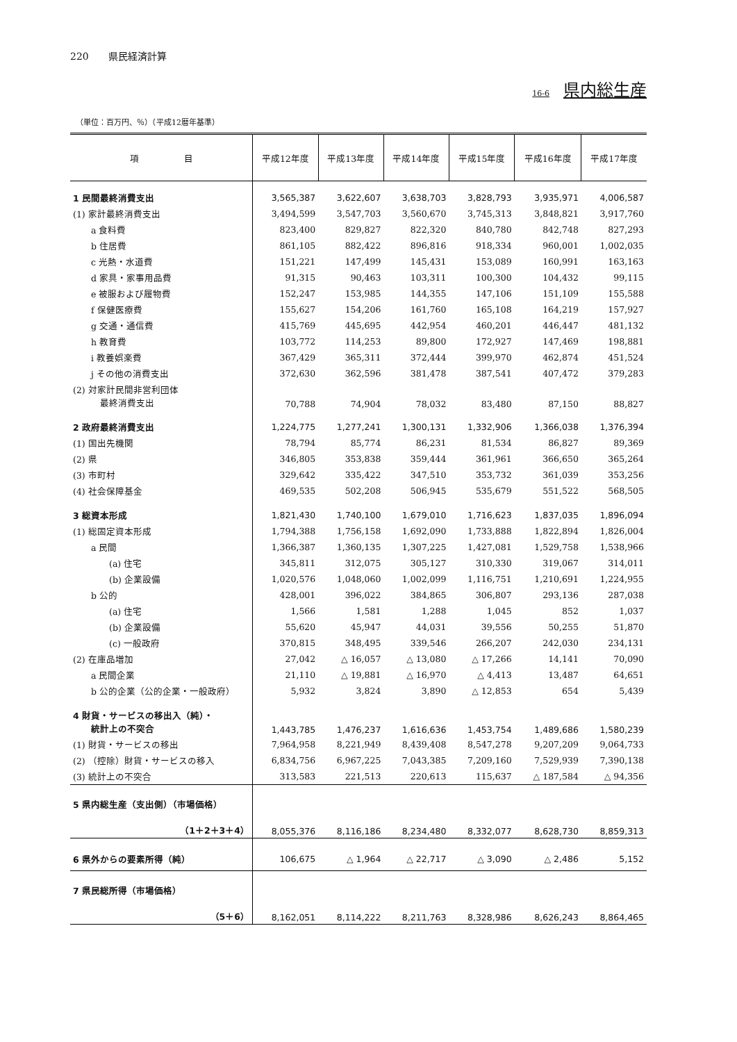220　　県民経済計算
16-6 県内総生産
（単位：百万円、％）（平成12暦年基準）
| 項 目 | 平成12年度 | 平成13年度 | 平成14年度 | 平成15年度 | 平成16年度 | 平成17年度 |
| --- | --- | --- | --- | --- | --- | --- |
| 1 民間最終消費支出 | 3,565,387 | 3,622,607 | 3,638,703 | 3,828,793 | 3,935,971 | 4,006,587 |
| (1) 家計最終消費支出 | 3,494,599 | 3,547,703 | 3,560,670 | 3,745,313 | 3,848,821 | 3,917,760 |
| a 食料費 | 823,400 | 829,827 | 822,320 | 840,780 | 842,748 | 827,293 |
| b 住居費 | 861,105 | 882,422 | 896,816 | 918,334 | 960,001 | 1,002,035 |
| c 光熱・水道費 | 151,221 | 147,499 | 145,431 | 153,089 | 160,991 | 163,163 |
| d 家具・家事用品費 | 91,315 | 90,463 | 103,311 | 100,300 | 104,432 | 99,115 |
| e 被服および履物費 | 152,247 | 153,985 | 144,355 | 147,106 | 151,109 | 155,588 |
| f 保健医療費 | 155,627 | 154,206 | 161,760 | 165,108 | 164,219 | 157,927 |
| g 交通・通信費 | 415,769 | 445,695 | 442,954 | 460,201 | 446,447 | 481,132 |
| h 教育費 | 103,772 | 114,253 | 89,800 | 172,927 | 147,469 | 198,881 |
| i 教養娯楽費 | 367,429 | 365,311 | 372,444 | 399,970 | 462,874 | 451,524 |
| j その他の消費支出 | 372,630 | 362,596 | 381,478 | 387,541 | 407,472 | 379,283 |
| (2) 対家計民間非営利団体 最終消費支出 | 70,788 | 74,904 | 78,032 | 83,480 | 87,150 | 88,827 |
| 2 政府最終消費支出 | 1,224,775 | 1,277,241 | 1,300,131 | 1,332,906 | 1,366,038 | 1,376,394 |
| (1) 国出先機関 | 78,794 | 85,774 | 86,231 | 81,534 | 86,827 | 89,369 |
| (2) 県 | 346,805 | 353,838 | 359,444 | 361,961 | 366,650 | 365,264 |
| (3) 市町村 | 329,642 | 335,422 | 347,510 | 353,732 | 361,039 | 353,256 |
| (4) 社会保障基金 | 469,535 | 502,208 | 506,945 | 535,679 | 551,522 | 568,505 |
| 3 総資本形成 | 1,821,430 | 1,740,100 | 1,679,010 | 1,716,623 | 1,837,035 | 1,896,094 |
| (1) 総固定資本形成 | 1,794,388 | 1,756,158 | 1,692,090 | 1,733,888 | 1,822,894 | 1,826,004 |
| a 民間 | 1,366,387 | 1,360,135 | 1,307,225 | 1,427,081 | 1,529,758 | 1,538,966 |
| (a) 住宅 | 345,811 | 312,075 | 305,127 | 310,330 | 319,067 | 314,011 |
| (b) 企業設備 | 1,020,576 | 1,048,060 | 1,002,099 | 1,116,751 | 1,210,691 | 1,224,955 |
| b 公的 | 428,001 | 396,022 | 384,865 | 306,807 | 293,136 | 287,038 |
| (a) 住宅 | 1,566 | 1,581 | 1,288 | 1,045 | 852 | 1,037 |
| (b) 企業設備 | 55,620 | 45,947 | 44,031 | 39,556 | 50,255 | 51,870 |
| (c) 一般政府 | 370,815 | 348,495 | 339,546 | 266,207 | 242,030 | 234,131 |
| (2) 在庫品増加 | 27,042 | △ 16,057 | △ 13,080 | △ 17,266 | 14,141 | 70,090 |
| a 民間企業 | 21,110 | △ 19,881 | △ 16,970 | △ 4,413 | 13,487 | 64,651 |
| b 公的企業（公的企業・一般政府） | 5,932 | 3,824 | 3,890 | △ 12,853 | 654 | 5,439 |
| 4 財貨・サービスの移出入（純）・ 統計上の不突合 | 1,443,785 | 1,476,237 | 1,616,636 | 1,453,754 | 1,489,686 | 1,580,239 |
| (1) 財貨・サービスの移出 | 7,964,958 | 8,221,949 | 8,439,408 | 8,547,278 | 9,207,209 | 9,064,733 |
| (2) （控除）財貨・サービスの移入 | 6,834,756 | 6,967,225 | 7,043,385 | 7,209,160 | 7,529,939 | 7,390,138 |
| (3) 統計上の不突合 | 313,583 | 221,513 | 220,613 | 115,637 | △ 187,584 | △ 94,356 |
| 5 県内総生産（支出側）（市場価格） （1＋2＋3＋4） | 8,055,376 | 8,116,186 | 8,234,480 | 8,332,077 | 8,628,730 | 8,859,313 |
| 6 県外からの要素所得（純） | 106,675 | △ 1,964 | △ 22,717 | △ 3,090 | △ 2,486 | 5,152 |
| 7 県民総所得（市場価格） （5＋6） | 8,162,051 | 8,114,222 | 8,211,763 | 8,328,986 | 8,626,243 | 8,864,465 |